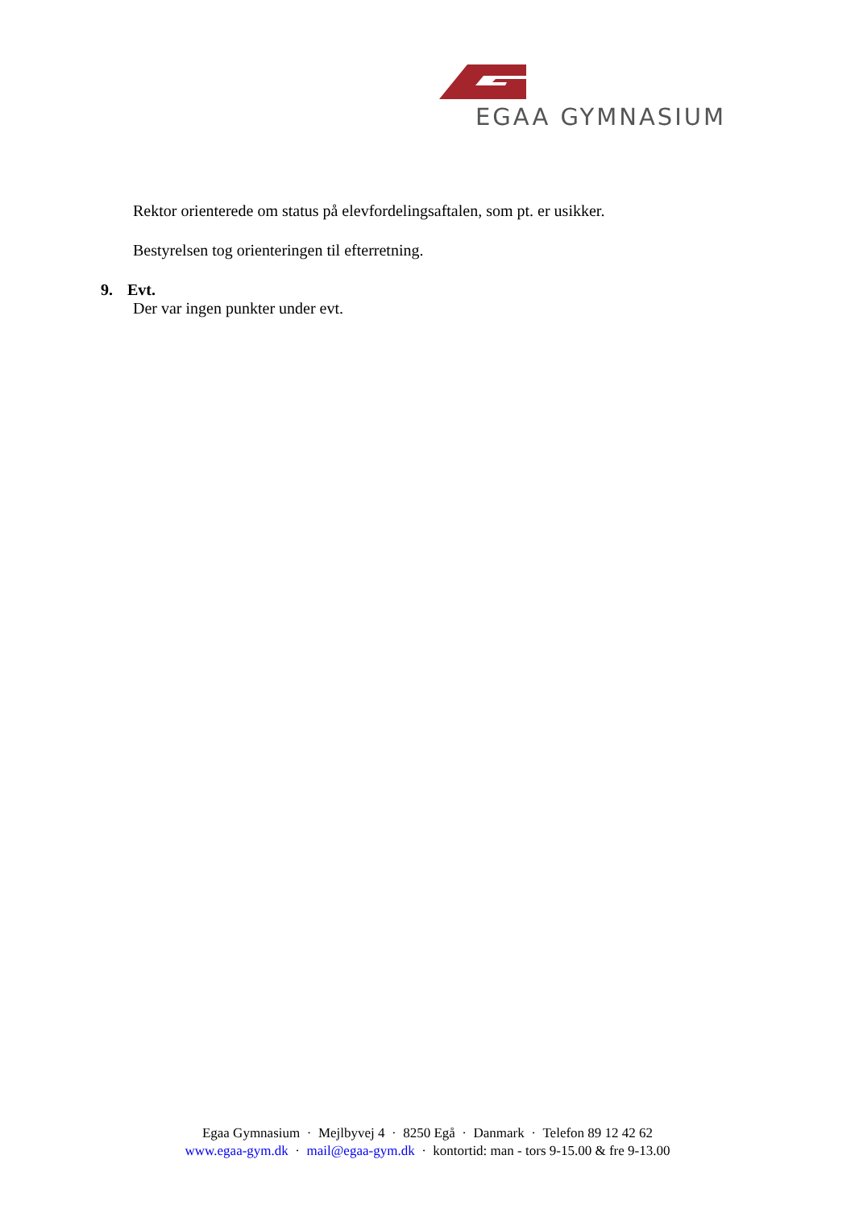EGAA GYMNASIUM
Rektor orienterede om status på elevfordelingsaftalen, som pt. er usikker.
Bestyrelsen tog orienteringen til efterretning.
9. Evt.
Der var ingen punkter under evt.
Egaa Gymnasium · Mejlbyvej 4 · 8250 Egå · Danmark · Telefon 89 12 42 62
www.egaa-gym.dk · mail@egaa-gym.dk · kontortid: man - tors 9-15.00 & fre 9-13.00